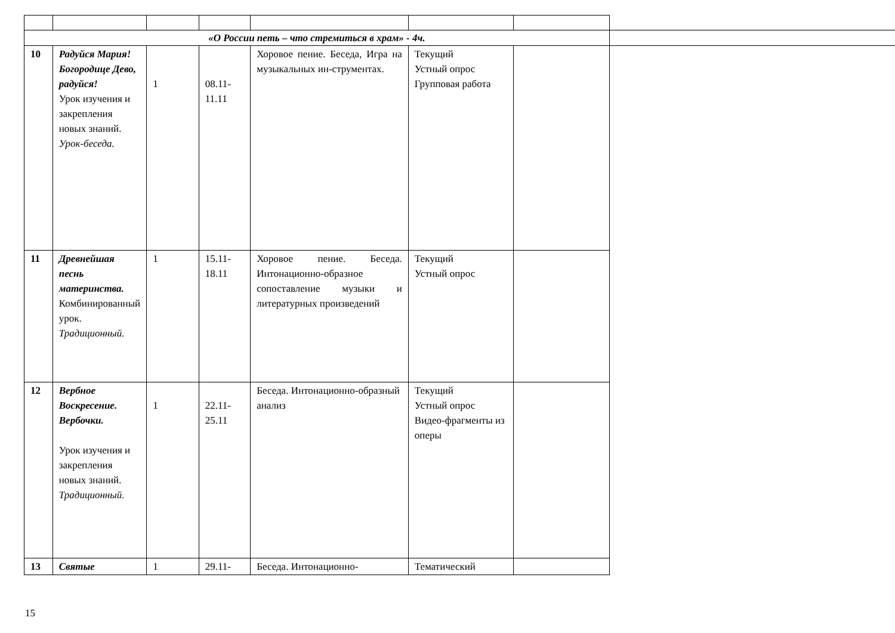| «О России петь – что стремиться в храм» - 4ч. | | | | | | |
| 10 | Радуйся Мария! Богородице Дево, радуйся! Урок изучения и закрепления новых знаний. Урок-беседа. | 1 | 08.11- 11.11 | Хоровое пение. Беседа, Игра на музыкальных ин-струментах. | Текущий Устный опрос Групповая работа | |
| 11 | Древнейшая песнь материнства. Комбинированный урок. Традиционный. | 1 | 15.11- 18.11 | Хоровое пение. Беседа. Интонационно-образное сопоставление музыки и литературных произведений | Текущий Устный опрос | |
| 12 | Вербное Воскресение. Вербочки. Урок изучения и закрепления новых знаний. Традиционный. | 1 | 22.11- 25.11 | Беседа. Интонационно-образный анализ | Текущий Устный опрос Видео-фрагменты из оперы | |
| 13 | Святые | 1 | 29.11- | Беседа. Интонационно- | Тематический | |
15